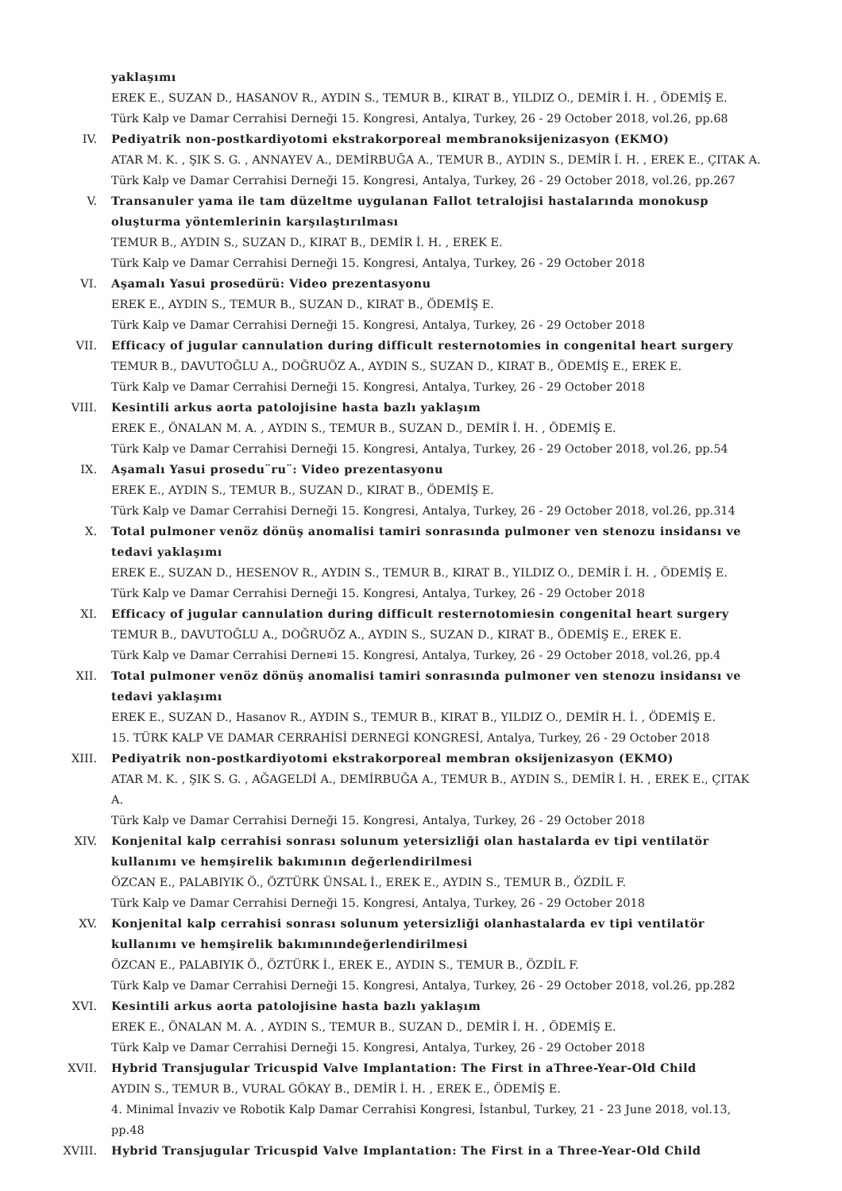yaklaşımı
EREK E., SUZAN D., HASANOV R., AYDIN S., TEMUR B., KIRAT B., YILDIZ O., DEMİR İ. H. , ÖDEMİŞ E.
Türk Kalp ve Damar Cerrahisi Derneği 15. Kongresi, Antalya, Turkey, 26 - 29 October 2018, vol.26, pp.68
IV. Pediyatrik non-postkardiyotomi ekstrakorporeal membranoksijenizasyon (EKMO)
ATAR M. K. , ŞIK S. G. , ANNAYEV A., DEMİRBUĞA A., TEMUR B., AYDIN S., DEMİR İ. H. , EREK E., ÇITAK A.
Türk Kalp ve Damar Cerrahisi Derneği 15. Kongresi, Antalya, Turkey, 26 - 29 October 2018, vol.26, pp.267
V. Transanuler yama ile tam düzeltme uygulanan Fallot tetralojisi hastalarında monokusp oluşturma yöntemlerinin karşılaştırılması
TEMUR B., AYDIN S., SUZAN D., KIRAT B., DEMİR İ. H. , EREK E.
Türk Kalp ve Damar Cerrahisi Derneği 15. Kongresi, Antalya, Turkey, 26 - 29 October 2018
VI. Aşamalı Yasui prosedürü: Video prezentasyonu
EREK E., AYDIN S., TEMUR B., SUZAN D., KIRAT B., ÖDEMİŞ E.
Türk Kalp ve Damar Cerrahisi Derneği 15. Kongresi, Antalya, Turkey, 26 - 29 October 2018
VII. Efficacy of jugular cannulation during difficult resternotomies in congenital heart surgery
TEMUR B., DAVUTOĞLU A., DOĞRUÖZ A., AYDIN S., SUZAN D., KIRAT B., ÖDEMİŞ E., EREK E.
Türk Kalp ve Damar Cerrahisi Derneği 15. Kongresi, Antalya, Turkey, 26 - 29 October 2018
VIII. Kesintili arkus aorta patolojisine hasta bazlı yaklaşım
EREK E., ÖNALAN M. A. , AYDIN S., TEMUR B., SUZAN D., DEMİR İ. H. , ÖDEMİŞ E.
Türk Kalp ve Damar Cerrahisi Derneği 15. Kongresi, Antalya, Turkey, 26 - 29 October 2018, vol.26, pp.54
IX. Aşamalı Yasui prosedu¨ru¨: Video prezentasyonu
EREK E., AYDIN S., TEMUR B., SUZAN D., KIRAT B., ÖDEMİŞ E.
Türk Kalp ve Damar Cerrahisi Derneği 15. Kongresi, Antalya, Turkey, 26 - 29 October 2018, vol.26, pp.314
X. Total pulmoner venöz dönüş anomalisi tamiri sonrasında pulmoner ven stenozu insidansı ve tedavi yaklaşımı
EREK E., SUZAN D., HESENOV R., AYDIN S., TEMUR B., KIRAT B., YILDIZ O., DEMİR İ. H. , ÖDEMİŞ E.
Türk Kalp ve Damar Cerrahisi Derneği 15. Kongresi, Antalya, Turkey, 26 - 29 October 2018
XI. Efficacy of jugular cannulation during difficult resternotomiesin congenital heart surgery
TEMUR B., DAVUTOĞLU A., DOĞRUÖZ A., AYDIN S., SUZAN D., KIRAT B., ÖDEMİŞ E., EREK E.
Türk Kalp ve Damar Cerrahisi Derne¤i 15. Kongresi, Antalya, Turkey, 26 - 29 October 2018, vol.26, pp.4
XII. Total pulmoner venöz dönüş anomalisi tamiri sonrasında pulmoner ven stenozu insidansı ve tedavi yaklaşımı
EREK E., SUZAN D., Hasanov R., AYDIN S., TEMUR B., KIRAT B., YILDIZ O., DEMİR H. İ. , ÖDEMİŞ E.
15. TÜRK KALP VE DAMAR CERRAHİSİ DERNEGİ KONGRESİ, Antalya, Turkey, 26 - 29 October 2018
XIII. Pediyatrik non-postkardiyotomi ekstrakorporeal membran oksijenizasyon (EKMO)
ATAR M. K. , ŞIK S. G. , AĞAGELDİ A., DEMİRBUĞA A., TEMUR B., AYDIN S., DEMİR İ. H. , EREK E., ÇITAK A.
Türk Kalp ve Damar Cerrahisi Derneği 15. Kongresi, Antalya, Turkey, 26 - 29 October 2018
XIV. Konjenital kalp cerrahisi sonrası solunum yetersizliği olan hastalarda ev tipi ventilatör kullanımı ve hemşirelik bakımının değerlendirilmesi
ÖZCAN E., PALABIYIK Ö., ÖZTÜRK ÜNSAL İ., EREK E., AYDIN S., TEMUR B., ÖZDİL F.
Türk Kalp ve Damar Cerrahisi Derneği 15. Kongresi, Antalya, Turkey, 26 - 29 October 2018
XV. Konjenital kalp cerrahisi sonrası solunum yetersizliği olanhastalarda ev tipi ventilatör kullanımı ve hemşirelik bakımınındeğerlendirilmesi
ÖZCAN E., PALABIYIK Ö., ÖZTÜRK İ., EREK E., AYDIN S., TEMUR B., ÖZDİL F.
Türk Kalp ve Damar Cerrahisi Derneği 15. Kongresi, Antalya, Turkey, 26 - 29 October 2018, vol.26, pp.282
XVI. Kesintili arkus aorta patolojisine hasta bazlı yaklaşım
EREK E., ÖNALAN M. A. , AYDIN S., TEMUR B., SUZAN D., DEMİR İ. H. , ÖDEMİŞ E.
Türk Kalp ve Damar Cerrahisi Derneği 15. Kongresi, Antalya, Turkey, 26 - 29 October 2018
XVII. Hybrid Transjugular Tricuspid Valve Implantation: The First in aThree-Year-Old Child
AYDIN S., TEMUR B., VURAL GÖKAY B., DEMİR İ. H. , EREK E., ÖDEMİŞ E.
4. Minimal İnvaziv ve Robotik Kalp Damar Cerrahisi Kongresi, İstanbul, Turkey, 21 - 23 June 2018, vol.13, pp.48
XVIII. Hybrid Transjugular Tricuspid Valve Implantation: The First in a Three-Year-Old Child